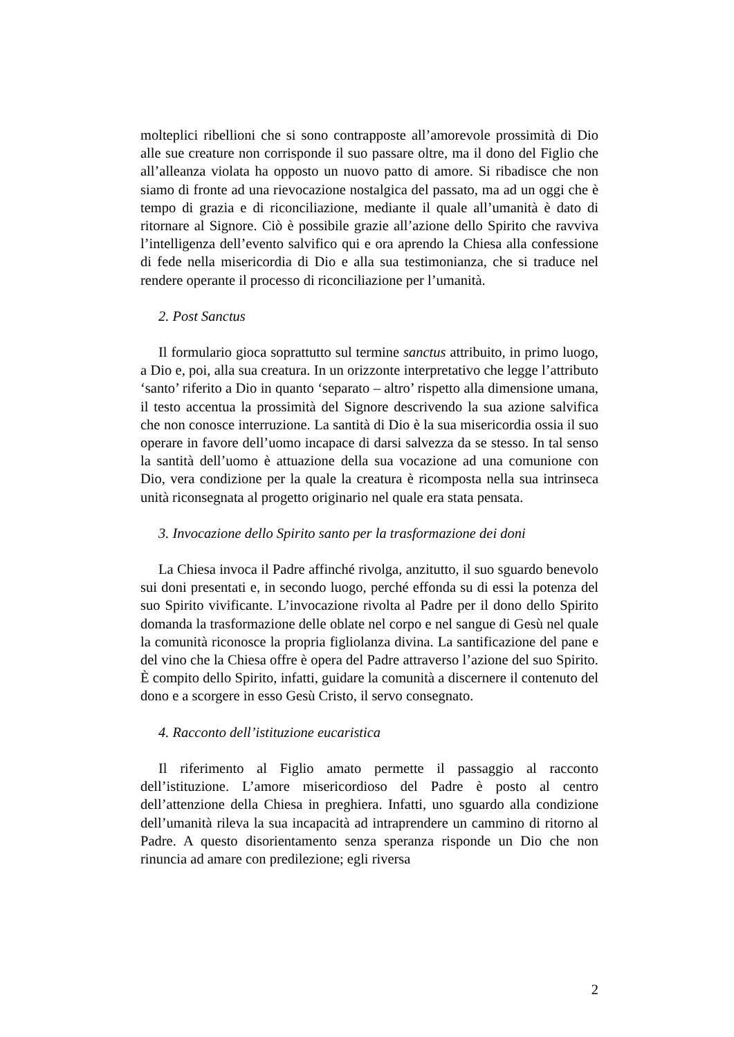molteplici ribellioni che si sono contrapposte all’amorevole prossimità di Dio alle sue creature non corrisponde il suo passare oltre, ma il dono del Figlio che all’alleanza violata ha opposto un nuovo patto di amore. Si ribadisce che non siamo di fronte ad una rievocazione nostalgica del passato, ma ad un oggi che è tempo di grazia e di riconciliazione, mediante il quale all’umanità è dato di ritornare al Signore. Ciò è possibile grazie all’azione dello Spirito che ravviva l’intelligenza dell’evento salvifico qui e ora aprendo la Chiesa alla confessione di fede nella misericordia di Dio e alla sua testimonianza, che si traduce nel rendere operante il processo di riconciliazione per l’umanità.
2. Post Sanctus
Il formulario gioca soprattutto sul termine sanctus attribuito, in primo luogo, a Dio e, poi, alla sua creatura. In un orizzonte interpretativo che legge l’attributo ‘santo’ riferito a Dio in quanto ‘separato – altro’ rispetto alla dimensione umana, il testo accentua la prossimità del Signore descrivendo la sua azione salvifica che non conosce interruzione. La santità di Dio è la sua misericordia ossia il suo operare in favore dell’uomo incapace di darsi salvezza da se stesso. In tal senso la santità dell’uomo è attuazione della sua vocazione ad una comunione con Dio, vera condizione per la quale la creatura è ricomposta nella sua intrinseca unità riconsegnata al progetto originario nel quale era stata pensata.
3. Invocazione dello Spirito santo per la trasformazione dei doni
La Chiesa invoca il Padre affinché rivolga, anzitutto, il suo sguardo benevolo sui doni presentati e, in secondo luogo, perché effonda su di essi la potenza del suo Spirito vivificante. L’invocazione rivolta al Padre per il dono dello Spirito domanda la trasformazione delle oblate nel corpo e nel sangue di Gesù nel quale la comunità riconosce la propria figliolanza divina. La santificazione del pane e del vino che la Chiesa offre è opera del Padre attraverso l’azione del suo Spirito. È compito dello Spirito, infatti, guidare la comunità a discernere il contenuto del dono e a scorgere in esso Gesù Cristo, il servo consegnato.
4. Racconto dell’istituzione eucaristica
Il riferimento al Figlio amato permette il passaggio al racconto dell’istituzione. L’amore misericordioso del Padre è posto al centro dell’attenzione della Chiesa in preghiera. Infatti, uno sguardo alla condizione dell’umanità rileva la sua incapacità ad intraprendere un cammino di ritorno al Padre. A questo disorientamento senza speranza risponde un Dio che non rinuncia ad amare con predilezione; egli riversa
2